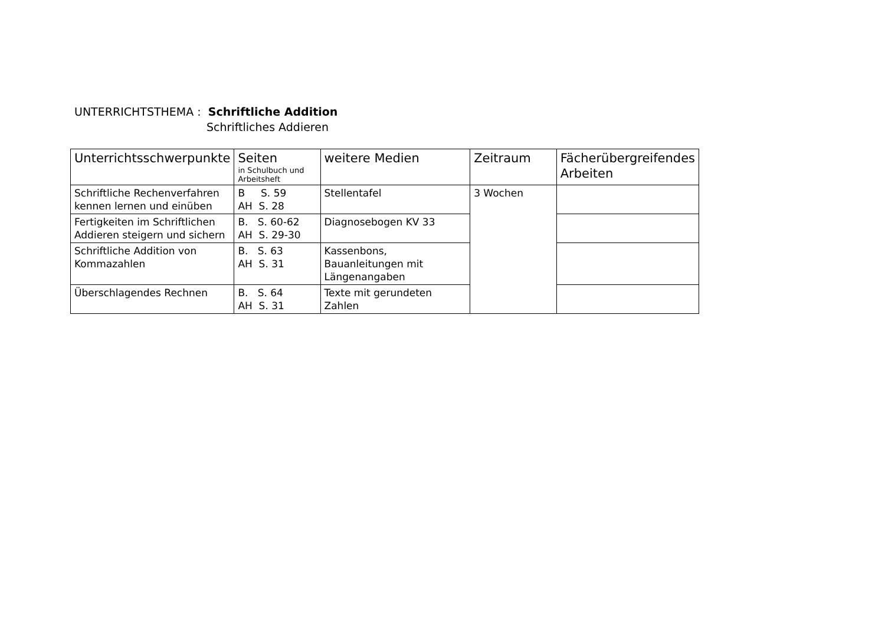UNTERRICHTSTHEMA : Schriftliche Addition
Schriftliches Addieren
| Unterrichtsschwerpunkte | Seiten in Schulbuch und Arbeitsheft | weitere Medien | Zeitraum | Fächerübergreifendes Arbeiten |
| --- | --- | --- | --- | --- |
| Schriftliche Rechenverfahren kennen lernen und einüben | B S. 59 AH S. 28 | Stellentafel | 3 Wochen | |
| Fertigkeiten im Schriftlichen Addieren steigern und sichern | B. S. 60-62 AH S. 29-30 | Diagnosebogen KV 33 | | |
| Schriftliche Addition von Kommazahlen | B. S. 63 AH S. 31 | Kassenbons, Bauanleitungen mit Längenangaben | | |
| Überschlagendes Rechnen | B. S. 64 AH S. 31 | Texte mit gerundeten Zahlen | | |